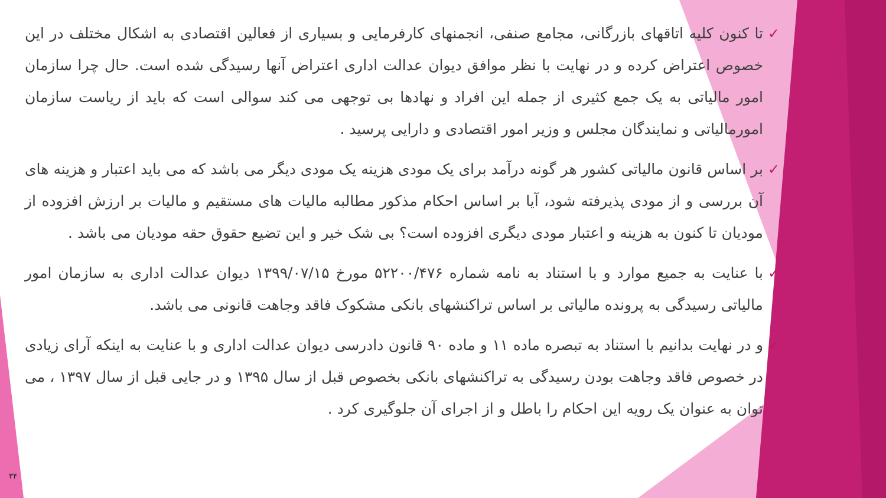✓ تا کنون کلیه اتاقهای بازرگانی، مجامع صنفی، انجمنهای کارفرمایی و بسیاری از فعالین اقتصادی به اشکال مختلف در این خصوص اعتراض کرده و در نهایت با نظر موافق دیوان عدالت اداری اعتراض آنها رسیدگی شده است. حال چرا سازمان امور مالیاتی به یک جمع کثیری از جمله این افراد و نهادها بی توجهی می کند سوالی است که باید از ریاست سازمان امورمالیاتی و نمایندگان مجلس و وزیر امور اقتصادی و دارایی پرسید .
✓ بر اساس قانون مالیاتی کشور هر گونه درآمد برای یک مودی هزینه یک مودی دیگر می باشد که می باید اعتبار و هزینه های آن بررسی و از مودی پذیرفته شود، آیا بر اساس احکام مذکور مطالبه مالیات های مستقیم و مالیات بر ارزش افزوده از مودیان تا کنون به هزینه و اعتبار مودی دیگری افزوده است؟ بی شک خیر و این تضیع حقوق حقه مودیان می باشد .
✓ با عنایت به جمیع موارد و با استناد به نامه شماره ۵۲۲۰۰/۴۷۶ مورخ ۱۳۹۹/۰۷/۱۵ دیوان عدالت اداری به سازمان امور مالیاتی رسیدگی به پرونده مالیاتی بر اساس تراکنشهای بانکی مشکوک فاقد وجاهت قانونی می باشد.
✓ و در نهایت بدانیم با استناد به تبصره ماده ۱۱ و ماده ۹۰ قانون دادرسی دیوان عدالت اداری و با عنایت به اینکه آرای زیادی در خصوص فاقد وجاهت بودن رسیدگی به تراکنشهای بانکی بخصوص قبل از سال ۱۳۹۵ و در جایی قبل از سال ۱۳۹۷ ، می توان به عنوان یک رویه این احکام را باطل و از اجرای آن جلوگیری کرد .
۳۴